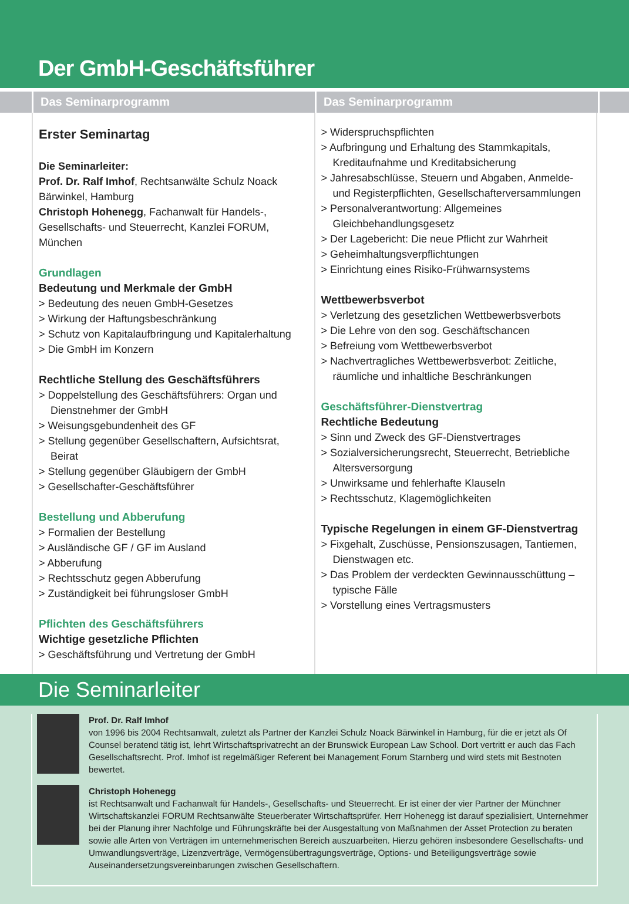Der GmbH-Geschäftsführer
Das Seminarprogramm Das Seminarprogramm
Erster Seminartag
Die Seminarleiter:
Prof. Dr. Ralf Imhof, Rechtsanwälte Schulz Noack Bärwinkel, Hamburg
Christoph Hohenegg, Fachanwalt für Handels-, Gesellschafts- und Steuerrecht, Kanzlei FORUM, München
Grundlagen
Bedeutung und Merkmale der GmbH
> Bedeutung des neuen GmbH-Gesetzes
> Wirkung der Haftungsbeschränkung
> Schutz von Kapitalaufbringung und Kapitalerhaltung
> Die GmbH im Konzern
Rechtliche Stellung des Geschäftsführers
> Doppelstellung des Geschäftsführers: Organ und Dienstnehmer der GmbH
> Weisungsgebundenheit des GF
> Stellung gegenüber Gesellschaftern, Aufsichtsrat, Beirat
> Stellung gegenüber Gläubigern der GmbH
> Gesellschafter-Geschäftsführer
Bestellung und Abberufung
> Formalien der Bestellung
> Ausländische GF / GF im Ausland
> Abberufung
> Rechtsschutz gegen Abberufung
> Zuständigkeit bei führungsloser GmbH
Pflichten des Geschäftsführers
Wichtige gesetzliche Pflichten
> Geschäftsführung und Vertretung der GmbH
> Widerspruchspflichten
> Aufbringung und Erhaltung des Stammkapitals, Kreditaufnahme und Kreditabsicherung
> Jahresabschlüsse, Steuern und Abgaben, Anmelde- und Registerpflichten, Gesellschafterversammlungen
> Personalverantwortung: Allgemeines Gleichbehandlungsgesetz
> Der Lagebericht: Die neue Pflicht zur Wahrheit
> Geheimhaltungsverpflichtungen
> Einrichtung eines Risiko-Frühwarnsystems
Wettbewerbsverbot
> Verletzung des gesetzlichen Wettbewerbsverbots
> Die Lehre von den sog. Geschäftschancen
> Befreiung vom Wettbewerbsverbot
> Nachvertragliches Wettbewerbsverbot: Zeitliche, räumliche und inhaltliche Beschränkungen
Geschäftsführer-Dienstvertrag
Rechtliche Bedeutung
> Sinn und Zweck des GF-Dienstvertrages
> Sozialversicherungsrecht, Steuerrecht, Betriebliche Altersversorgung
> Unwirksame und fehlerhafte Klauseln
> Rechtsschutz, Klagemöglichkeiten
Typische Regelungen in einem GF-Dienstvertrag
> Fixgehalt, Zuschüsse, Pensionszusagen, Tantiemen, Dienstwagen etc.
> Das Problem der verdeckten Gewinnausschüttung – typische Fälle
> Vorstellung eines Vertragsmusters
Die Seminarleiter
Prof. Dr. Ralf Imhof
von 1996 bis 2004 Rechtsanwalt, zuletzt als Partner der Kanzlei Schulz Noack Bärwinkel in Hamburg, für die er jetzt als Of Counsel beratend tätig ist, lehrt Wirtschaftsprivatrecht an der Brunswick European Law School. Dort vertritt er auch das Fach Gesellschaftsrecht. Prof. Imhof ist regelmäßiger Referent bei Management Forum Starnberg und wird stets mit Bestnoten bewertet.
Christoph Hohenegg
ist Rechtsanwalt und Fachanwalt für Handels-, Gesellschafts- und Steuerrecht. Er ist einer der vier Partner der Münchner Wirtschaftskanzlei FORUM Rechtsanwälte Steuerberater Wirtschaftsprüfer. Herr Hohenegg ist darauf spezialisiert, Unternehmer bei der Planung ihrer Nachfolge und Führungskräfte bei der Ausgestaltung von Maßnahmen der Asset Protection zu beraten sowie alle Arten von Verträgen im unternehmerischen Bereich auszuarbeiten. Hierzu gehören insbesondere Gesellschafts- und Umwandlungsverträge, Lizenzverträge, Vermögensübertragungsverträge, Options- und Beteiligungsverträge sowie Auseinandersetzungsvereinbarungen zwischen Gesellschaftern.